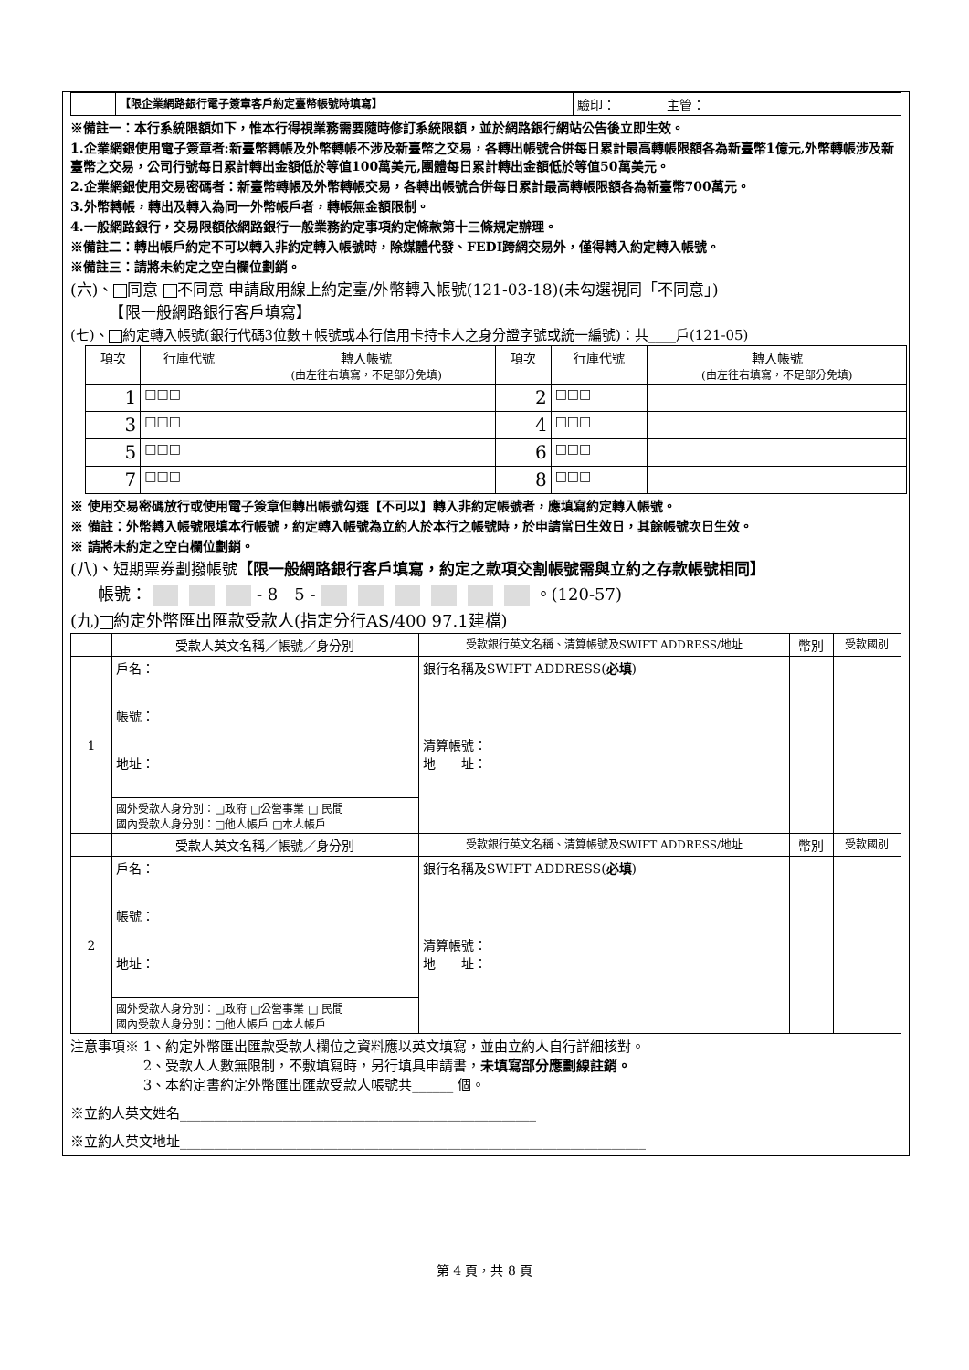| | 【限企業網路銀行電子簽章客戶約定臺幣帳號時填寫】 | 驗印： 主管： |
※備註一：本行系統限額如下，惟本行得視業務需要隨時修訂系統限額，並於網路銀行網站公告後立即生效。
1.企業網銀使用電子簽章者:新臺幣轉帳及外幣轉帳不涉及新臺幣之交易，各轉出帳號合併每日累計最高轉帳限額各為新臺幣1億元,外幣轉帳涉及新臺幣之交易，公司行號每日累計轉出金額低於等值100萬美元,團體每日累計轉出金額低於等值50萬美元。
2.企業網銀使用交易密碼者：新臺幣轉帳及外幣轉帳交易，各轉出帳號合併每日累計最高轉帳限額各為新臺幣700萬元。
3.外幣轉帳，轉出及轉入為同一外幣帳戶者，轉帳無金額限制。
4.一般網路銀行，交易限額依網路銀行一般業務約定事項約定條款第十三條規定辦理。
※備註二：轉出帳戶約定不可以轉入非約定轉入帳號時，除媒體代發、FEDI跨網交易外，僅得轉入約定轉入帳號。
※備註三：請將未約定之空白欄位劃銷。
(六)、 同意 不同意 申請啟用線上約定臺/外幣轉入帳號(121-03-18)(未勾選視同「不同意」)
　　　【限一般網路銀行客戶填寫】
(七)、 約定轉入帳號(銀行代碼3位數＋帳號或本行信用卡持卡人之身分證字號或統一編號)：共____戶(121-05)
| 項次 | 行庫代號 | 轉入帳號 (由左往右填寫，不足部分免填) | 項次 | 行庫代號 | 轉入帳號 (由左往右填寫，不足部分免填) |
| --- | --- | --- | --- | --- | --- |
| 1 | □□□ | | 2 | □□□ | |
| 3 | □□□ | | 4 | □□□ | |
| 5 | □□□ | | 6 | □□□ | |
| 7 | □□□ | | 8 | □□□ | |
※ 使用交易密碼放行或使用電子簽章但轉出帳號勾選【不可以】轉入非約定帳號者，應填寫約定轉入帳號。
※ 備註：外幣轉入帳號限填本行帳號，約定轉入帳號為立約人於本行之帳號時，於申請當日生效日，其餘帳號次日生效。
※ 請將未約定之空白欄位劃銷。
(八)、短期票券劃撥帳號【限一般網路銀行客戶填寫，約定之款項交割帳號需與立約之存款帳號相同】
帳號： - 8　5 - 。(120-57)
(九) 約定外幣匯出匯款受款人(指定分行AS/400 97.1建檔)
| | 受款人英文名稱／帳號／身分別 | 受款銀行英文名稱、清算帳號及SWIFT ADDRESS/地址 | 幣別 | 受款國別 |
| --- | --- | --- | --- | --- |
| 1 | 戶名： 帳號： 地址： | 銀行名稱及SWIFT ADDRESS( 必填 ) 清算帳號： 地 址： | | |
| | 國外受款人身分別：□政府 □公營事業 □ 民間 國內受款人身分別：□他人帳戶 □本人帳戶 | | | |
| | 受款人英文名稱／帳號／身分別 | 受款銀行英文名稱、清算帳號及SWIFT ADDRESS/地址 | 幣別 | 受款國別 |
| 2 | 戶名： 帳號： 地址： | 銀行名稱及SWIFT ADDRESS( 必填 ) 清算帳號： 地 址： | | |
| | 國外受款人身分別：□政府 □公營事業 □ 民間 國內受款人身分別：□他人帳戶 □本人帳戶 | | | |
注意事項※ 1、約定外幣匯出匯款受款人欄位之資料應以英文填寫，並由立約人自行詳細核對。
　　　　　 2、受款人人數無限制，不敷填寫時，另行填具申請書，未填寫部分應劃線註銷。
　　　　　 3、本約定書約定外幣匯出匯款受款人帳號共______ 個。
※立約人英文姓名____________________________________________________
※立約人英文地址____________________________________________________________________
第 4 頁，共 8 頁